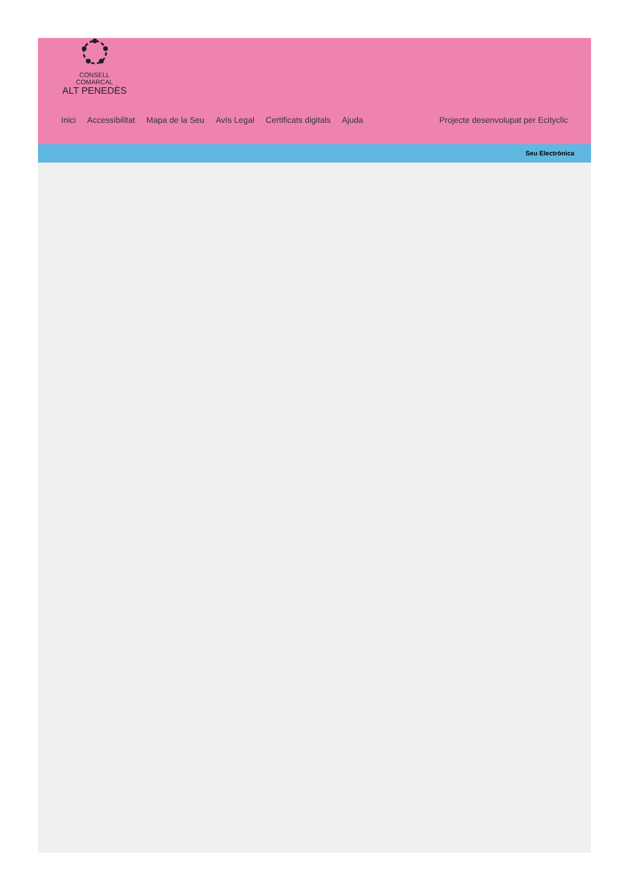CONSELL COMARCAL
ALT PENEDÈS
Inici Accessibilitat Mapa de la Seu Avís Legal Certificats digitals Ajuda Projecte desenvolupat per Ecityclic
Seu Electrònica